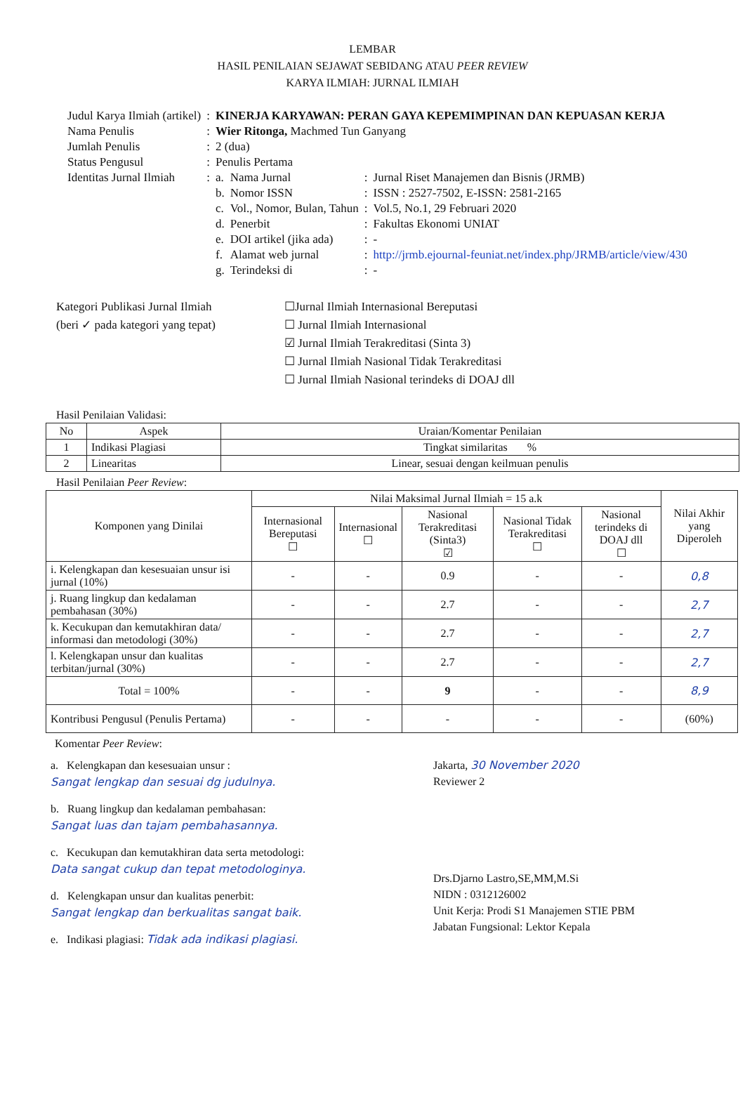LEMBAR
HASIL PENILAIAN SEJAWAT SEBIDANG ATAU PEER REVIEW
KARYA ILMIAH: JURNAL ILMIAH
| Judul Karya Ilmiah (artikel) | : | KINERJA KARYAWAN: PERAN GAYA KEPEMIMPINAN DAN KEPUASAN KERJA | | | |
| Nama Penulis | : | Wier Ritonga, Machmed Tun Ganyang | | | |
| Jumlah Penulis | : | 2 (dua) | | | |
| Status Pengusul | : | Penulis Pertama | | | |
| Identitas Jurnal Ilmiah | : | a. | Nama Jurnal | : | Jurnal Riset Manajemen dan Bisnis (JRMB) |
| | | b. | Nomor ISSN | : | ISSN : 2527-7502, E-ISSN: 2581-2165 |
| | | c. | Vol., Nomor, Bulan, Tahun | : | Vol.5, No.1, 29 Februari 2020 |
| | | d. | Penerbit | : | Fakultas Ekonomi UNIAT |
| | | e. | DOI artikel (jika ada) | : | - |
| | | f. | Alamat web jurnal | : | http://jrmb.ejournal-feuniat.net/index.php/JRMB/article/view/430 |
| | | g. | Terindeksi di | : | - |
Kategori Publikasi Jurnal Ilmiah
(beri ✓ pada kategori yang tepat)
☐Jurnal Ilmiah Internasional Bereputasi
☐ Jurnal Ilmiah Internasional
☑ Jurnal Ilmiah Terakreditasi (Sinta 3)
☐ Jurnal Ilmiah Nasional Tidak Terakreditasi
☐ Jurnal Ilmiah Nasional terindeks di DOAJ dll
Hasil Penilaian Validasi:
| No | Aspek | Uraian/Komentar Penilaian |
| 1 | Indikasi Plagiasi | Tingkat similaritas % |
| 2 | Linearitas | Linear, sesuai dengan keilmuan penulis |
Hasil Penilaian Peer Review:
| Komponen yang Dinilai | Nilai Maksimal Jurnal Ilmiah = 15 a.k | | | | | Nilai Akhir yang Diperoleh |
| --- | --- | --- | --- | --- | --- | --- |
| | Internasional Bereputasi ☐ | Internasional ☐ | Nasional Terakreditasi (Sinta3) ☑ | Nasional Tidak Terakreditasi ☐ | Nasional terindeks di DOAJ dll ☐ | |
| i. Kelengkapan dan kesesuaian unsur isi jurnal (10%) | - | - | 0.9 | - | - | 0,8 |
| j. Ruang lingkup dan kedalaman pembahasan (30%) | - | - | 2.7 | - | - | 2,7 |
| k. Kecukupan dan kemutakhiran data/ informasi dan metodologi (30%) | - | - | 2.7 | - | - | 2,7 |
| l. Kelengkapan unsur dan kualitas terbitan/jurnal (30%) | - | - | 2.7 | - | - | 2,7 |
| Total = 100% | - | - | 9 | - | - | 8,9 |
| Kontribusi Pengusul (Penulis Pertama) | - | - | - | - | - | (60%) |
Komentar Peer Review:
a. Kelengkapan dan kesesuaian unsur :
Sangat lengkap dan sesuai dg judulnya.
b. Ruang lingkup dan kedalaman pembahasan:
Sangat luas dan tajam pembahasannya.
c. Kecukupan dan kemutakhiran data serta metodologi:
Data sangat cukup dan tepat metodologinya.
d. Kelengkapan unsur dan kualitas penerbit:
Sangat lengkap dan berkualitas sangat baik.
e. Indikasi plagiasi: Tidak ada indikasi plagiasi.
Jakarta, 30 November 2020
Reviewer 2
Drs.Djarno Lastro,SE,MM,M.Si
NIDN : 0312126002
Unit Kerja: Prodi S1 Manajemen STIE PBM
Jabatan Fungsional: Lektor Kepala